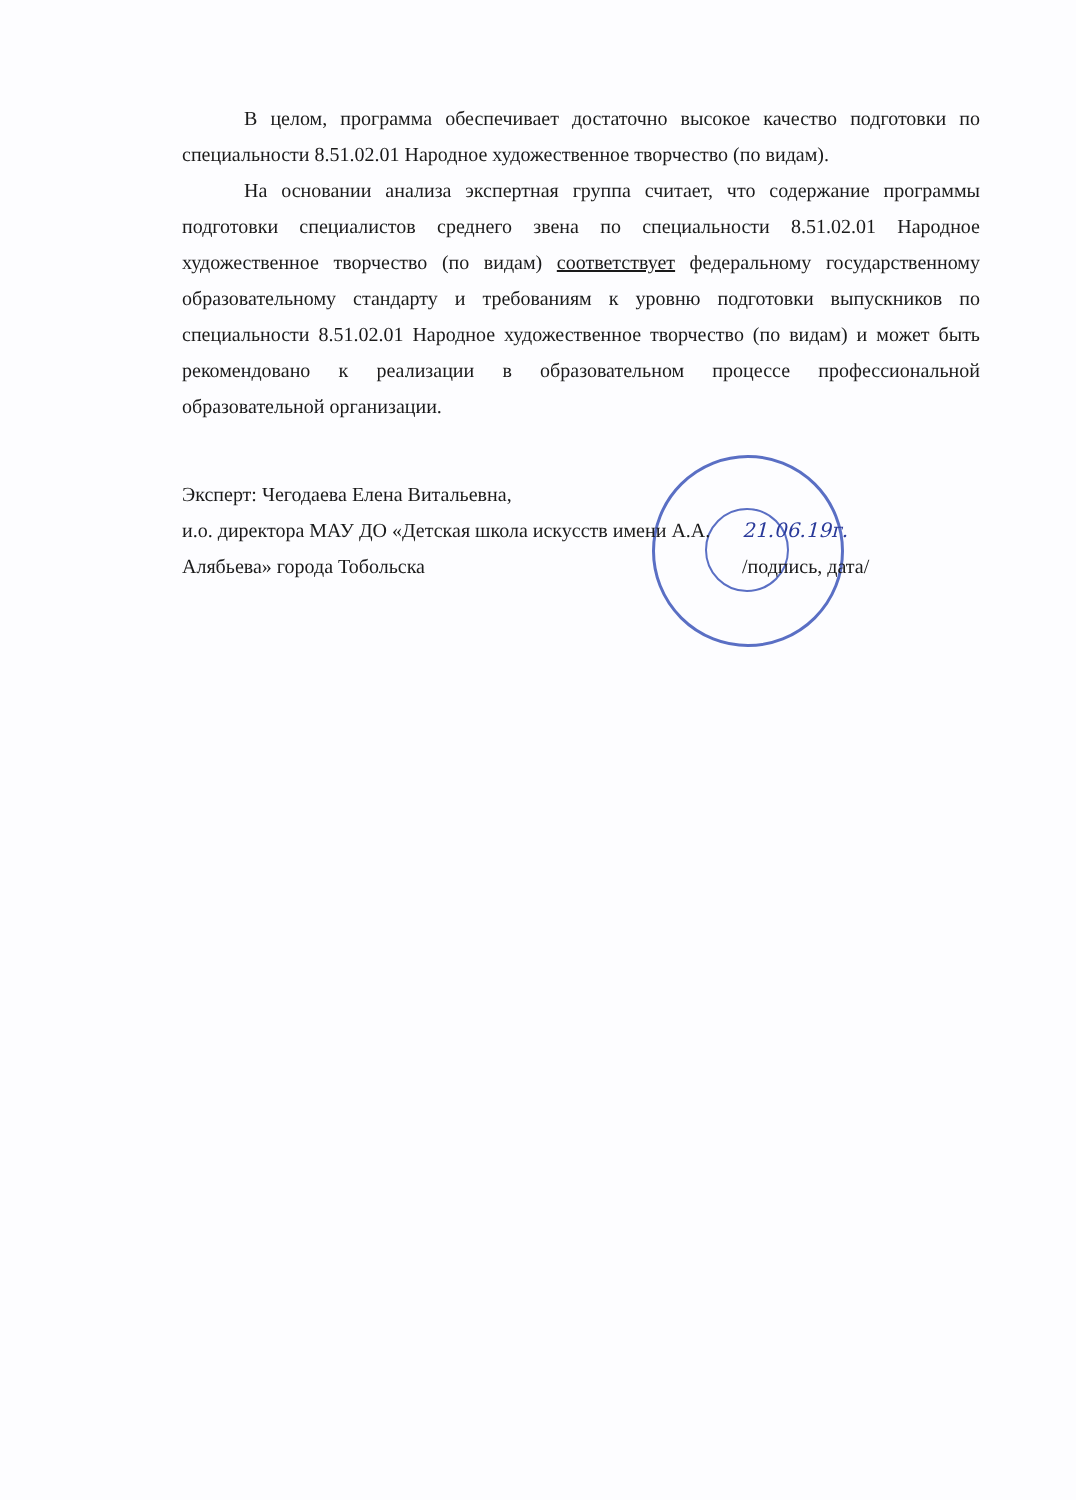В целом, программа обеспечивает достаточно высокое качество подготовки по специальности 8.51.02.01 Народное художественное творчество (по видам).
На основании анализа экспертная группа считает, что содержание программы подготовки специалистов среднего звена по специальности 8.51.02.01 Народное художественное творчество (по видам) соответствует федеральному государственному образовательному стандарту и требованиям к уровню подготовки выпускников по специальности 8.51.02.01 Народное художественное творчество (по видам) и может быть рекомендовано к реализации в образовательном процессе профессиональной образовательной организации.
Эксперт: Чегодаева Елена Витальевна,
и.о. директора МАУ ДО «Детская школа искусств имени А.А. Алябьева» города Тобольска
21.06.19г.
/подпись, дата/